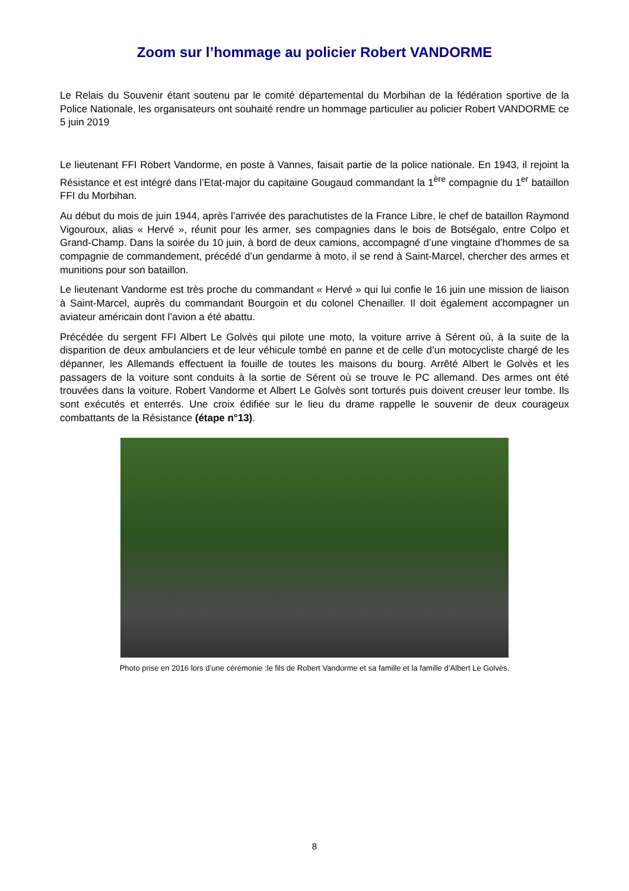Zoom sur l’hommage au policier Robert VANDORME
Le Relais du Souvenir étant soutenu par le comité départemental du Morbihan de la fédération sportive de la Police Nationale, les organisateurs ont souhaité rendre un hommage particulier au policier Robert VANDORME ce 5 juin 2019
Le lieutenant FFI Robert Vandorme, en poste à Vannes, faisait partie de la police nationale. En 1943, il rejoint la Résistance et est intégré dans l’Etat-major du capitaine Gougaud commandant la 1<sup>ère</sup> compagnie du 1<sup>er</sup> bataillon FFI du Morbihan.
Au début du mois de juin 1944, après l’arrivée des parachutistes de la France Libre, le chef de bataillon Raymond Vigouroux, alias « Hervé », réunit pour les armer, ses compagnies dans le bois de Botségalo, entre Colpo et Grand-Champ. Dans la soirée du 10 juin, à bord de deux camions, accompagné d’une vingtaine d’hommes de sa compagnie de commandement, précédé d’un gendarme à moto, il se rend à Saint-Marcel, chercher des armes et munitions pour son bataillon.
Le lieutenant Vandorme est très proche du commandant « Hervé » qui lui confie le 16 juin une mission de liaison à Saint-Marcel, auprès du commandant Bourgoin et du colonel Chenailler. Il doit également accompagner un aviateur américain dont l’avion a été abattu.
Précédée du sergent FFI Albert Le Golvès qui pilote une moto, la voiture arrive à Sérent où, à la suite de la disparition de deux ambulanciers et de leur véhicule tombé en panne et de celle d’un motocycliste chargé de les dépanner, les Allemands effectuent la fouille de toutes les maisons du bourg. Arrêté Albert le Golvès et les passagers de la voiture sont conduits à la sortie de Sérent où se trouve le PC allemand. Des armes ont été trouvées dans la voiture. Robert Vandorme et Albert Le Golvès sont torturés puis doivent creuser leur tombe. Ils sont exécutés et enterrés. Une croix édifiée sur le lieu du drame rappelle le souvenir de deux courageux combattants de la Résistance (étape n°13).
Photo prise en 2016 lors d’une cérémonie :le fils de Robert Vandorme et sa famille et la famille d’Albert Le Golvès.
8